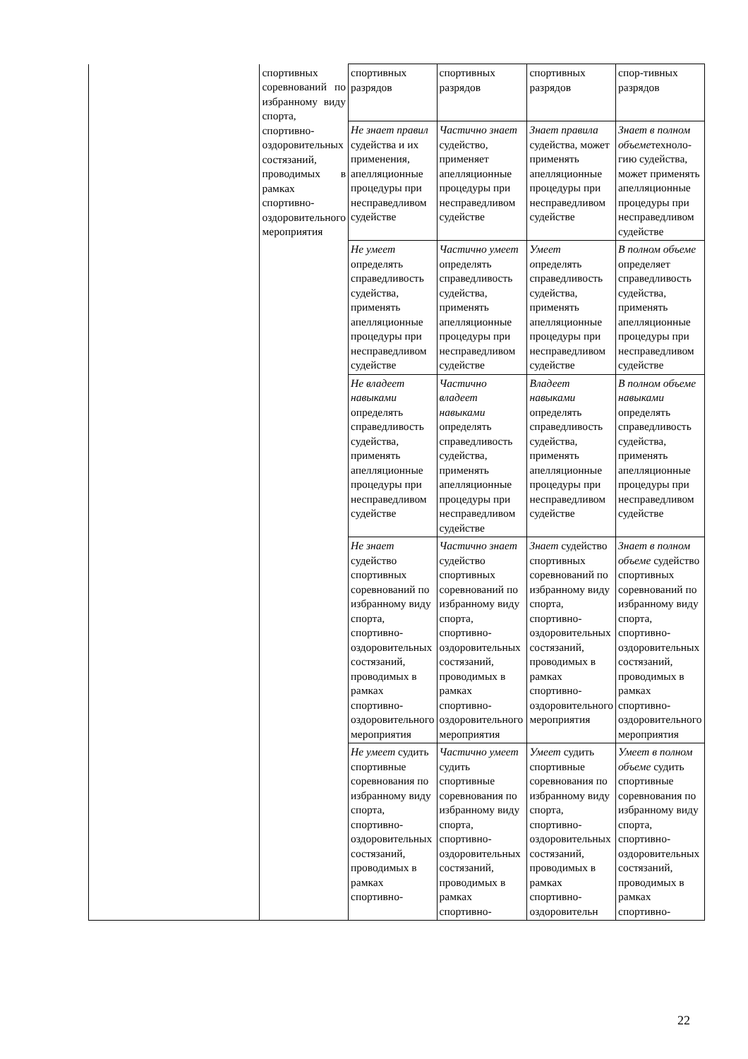| | спортивных соревнований по избранному виду спорта, спортивно-оздоровительных состязаний, проводимых в рамках спортивно-оздоровительного мероприятия | спортивных разрядов | спортивных разрядов | спортивных разрядов | спор-тивных разрядов |
| | | Не знает правил судейства и их применения, апелляционные процедуры при несправедливом судействе | Частично знает судейство, применяет апелляционные процедуры при несправедливом судействе | Знает правила судейства, может применять апелляционные процедуры при несправедливом судействе | Знает в полном объеме техноло-гию судейства, может применять апелляционные процедуры при несправедливом судействе |
| | | Не умеет определять справедливость судейства, применять апелляционные процедуры при несправедливом судействе | Частично умеет определять справедливость судейства, применять апелляционные процедуры при несправедливом судействе | Умеет о пределять справедливость судейства, применять апелляционные процедуры при несправедливом судействе | В полном объеме определяет справедливость судейства, применять апелляционные процедуры при несправедливом судействе |
| | | Не владеет навыками определять справедливость судейства, применять апелляционные процедуры при несправедливом судействе | Частично владеет навыками определять справедливость судейства, применять апелляционные процедуры при несправедливом судействе | Владеет навыками определять справедливость судейства, применять апелляционные процедуры при несправедливом судействе | В полном объеме навыками определять справедливость судейства, применять апелляционные процедуры при несправедливом судействе |
| | | Не знает судейство спортивных соревнований по избранному виду спорта, спортивно-оздоровительных состязаний, проводимых в рамках спортивно-оздоровительного мероприятия | Частично знает судейство спортивных соревнований по избранному виду спорта, спортивно-оздоровительных состязаний, проводимых в рамках спортивно-оздоровительного мероприятия | Знает судейство спортивных соревнований по избранному виду спорта, спортивно-оздоровительных состязаний, проводимых в рамках спортивно-оздоровительного мероприятия | Знает в полном объеме судейство спортивных соревнований по избранному виду спорта, спортивно-оздоровительных состязаний, проводимых в рамках спортивно-оздоровительного мероприятия |
| | | Не умеет судить спортивные соревнования по избранному виду спорта, спортивно-оздоровительных состязаний, проводимых в рамках спортивно- | Частично умеет судить спортивные соревнования по избранному виду спорта, спортивно-оздоровительных состязаний, проводимых в рамках спортивно- | Умеет судить спортивные соревнования по избранному виду спорта, спортивно-оздоровительных состязаний, проводимых в рамках спортивно-оздоровительн | Умеет в полном объеме судить спортивные соревнования по избранному виду спорта, спортивно-оздоровительных состязаний, проводимых в рамках спортивно- |
22